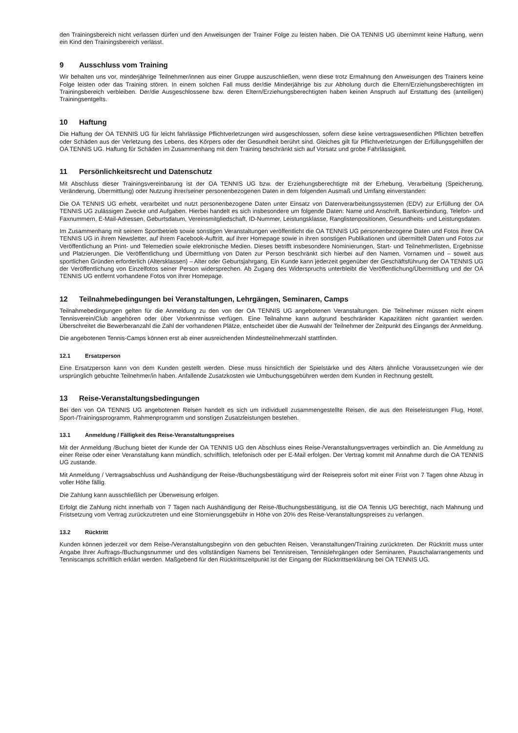den Trainingsbereich nicht verlassen dürfen und den Anweisungen der Trainer Folge zu leisten haben. Die OA TENNIS UG übernimmt keine Haftung, wenn ein Kind den Trainingsbereich verlässt.
9 Ausschluss vom Training
Wir behalten uns vor, minderjährige Teilnehmer/innen aus einer Gruppe auszuschließen, wenn diese trotz Ermahnung den Anweisungen des Trainers keine Folge leisten oder das Training stören. In einem solchen Fall muss der/die Minderjährige bis zur Abholung durch die Eltern/Erziehungsberechtigten im Trainingsbereich verbleiben. Der/die Ausgeschlossene bzw. deren Eltern/Erziehungsberechtigten haben keinen Anspruch auf Erstattung des (anteiligen) Trainingsentgelts.
10 Haftung
Die Haftung der OA TENNIS UG für leicht fahrlässige Pflichtverletzungen wird ausgeschlossen, sofern diese keine vertragswesentlichen Pflichten betreffen oder Schäden aus der Verletzung des Lebens, des Körpers oder der Gesundheit berührt sind. Gleiches gilt für Pflichtverletzungen der Erfüllungsgehilfen der OA TENNIS UG. Haftung für Schäden im Zusammenhang mit dem Training beschränkt sich auf Vorsatz und grobe Fahrlässigkeit.
11 Persönlichkeitsrecht und Datenschutz
Mit Abschluss dieser Trainingsvereinbarung ist der OA TENNIS UG bzw. der Erziehungsberechtigte mit der Erhebung, Verarbeitung (Speicherung, Veränderung, Übermittlung) oder Nutzung ihrer/seiner personenbezogenen Daten in dem folgenden Ausmaß und Umfang einverstanden:
Die OA TENNIS UG erhebt, verarbeitet und nutzt personenbezogene Daten unter Einsatz von Datenverarbeitungssystemen (EDV) zur Erfüllung der OA TENNIS UG zulässigen Zwecke und Aufgaben. Hierbei handelt es sich insbesondere um folgende Daten: Name und Anschrift, Bankverbindung, Telefon- und Faxnummern, E-Mail-Adressen, Geburtsdatum, Vereinsmitgliedschaft, ID-Nummer, Leistungsklasse, Ranglistenpositionen, Gesundheits- und Leistungsdaten.
Im Zusammenhang mit seinem Sportbetrieb sowie sonstigen Veranstaltungen veröffentlicht die OA TENNIS UG personenbezogene Daten und Fotos ihrer OA TENNIS UG in ihrem Newsletter, auf ihrem Facebook-Auftritt, auf ihrer Homepage sowie in ihren sonstigen Publikationen und übermittelt Daten und Fotos zur Veröffentlichung an Print- und Telemedien sowie elektronische Medien. Dieses betrifft insbesondere Nominierungen, Start- und Teilnehmerlisten, Ergebnisse und Platzierungen. Die Veröffentlichung und Übermittlung von Daten zur Person beschränkt sich hierbei auf den Namen, Vornamen und – soweit aus sportlichen Gründen erforderlich (Altersklassen) – Alter oder Geburtsjahrgang. Ein Kunde kann jederzeit gegenüber der Geschäftsführung der OA TENNIS UG der Veröffentlichung von Einzelfotos seiner Person widersprechen. Ab Zugang des Widerspruchs unterbleibt die Veröffentlichung/Übermittlung und der OA TENNIS UG entfernt vorhandene Fotos von ihrer Homepage.
12 Teilnahmebedingungen bei Veranstaltungen, Lehrgängen, Seminaren, Camps
Teilnahmebedingungen gelten für die Anmeldung zu den von der OA TENNIS UG angebotenen Veranstaltungen. Die Teilnehmer müssen nicht einem Tennisverein/Club angehören oder über Vorkenntnisse verfügen. Eine Teilnahme kann aufgrund beschränkter Kapazitäten nicht garantiert werden. Überschreitet die Bewerberanzahl die Zahl der vorhandenen Plätze, entscheidet über die Auswahl der Teilnehmer der Zeitpunkt des Eingangs der Anmeldung.
Die angebotenen Tennis-Camps können erst ab einer ausreichenden Mindestteilnehmerzahl stattfinden.
12.1 Ersatzperson
Eine Ersatzperson kann von dem Kunden gestellt werden. Diese muss hinsichtlich der Spielstärke und des Alters ähnliche Voraussetzungen wie der ursprünglich gebuchte Teilnehmer/in haben. Anfallende Zusatzkosten wie Umbuchungsgebühren werden dem Kunden in Rechnung gestellt.
13 Reise-Veranstaltungsbedingungen
Bei den von OA TENNIS UG angebotenen Reisen handelt es sich um individuell zusammengestellte Reisen, die aus den Reiseleistungen Flug, Hotel, Sport-/Trainingsprogramm, Rahmenprogramm und sonstigen Zusatzleistungen bestehen.
13.1 Anmeldung / Fälligkeit des Reise-Veranstaltungspreises
Mit der Anmeldung /Buchung bietet der Kunde der OA TENNIS UG den Abschluss eines Reise-/Veranstaltungsvertrages verbindlich an. Die Anmeldung zu einer Reise oder einer Veranstaltung kann mündlich, schriftlich, telefonisch oder per E-Mail erfolgen. Der Vertrag kommt mit Annahme durch die OA TENNIS UG zustande.
Mit Anmeldung / Vertragsabschluss und Aushändigung der Reise-/Buchungsbestätigung wird der Reisepreis sofort mit einer Frist von 7 Tagen ohne Abzug in voller Höhe fällig.
Die Zahlung kann ausschließlich per Überweisung erfolgen.
Erfolgt die Zahlung nicht innerhalb von 7 Tagen nach Aushändigung der Reise-/Buchungsbestätigung, ist die OA Tennis UG berechtigt, nach Mahnung und Fristsetzung vom Vertrag zurückzutreten und eine Stornierungsgebühr in Höhe von 20% des Reise-Veranstaltungspreises zu verlangen.
13.2 Rücktritt
Kunden können jederzeit vor dem Reise-/Veranstaltungsbeginn von den gebuchten Reisen, Veranstaltungen/Training zurücktreten. Der Rücktritt muss unter Angabe Ihrer Auftrags-/Buchungsnummer und des vollständigen Namens bei Tennisreisen, Tennislehrgängen oder Seminaren, Pauschalarrangements und Tenniscamps schriftlich erklärt werden. Maßgebend für den Rücktrittszeitpunkt ist der Eingang der Rücktrittserklärung bei OA TENNIS UG.